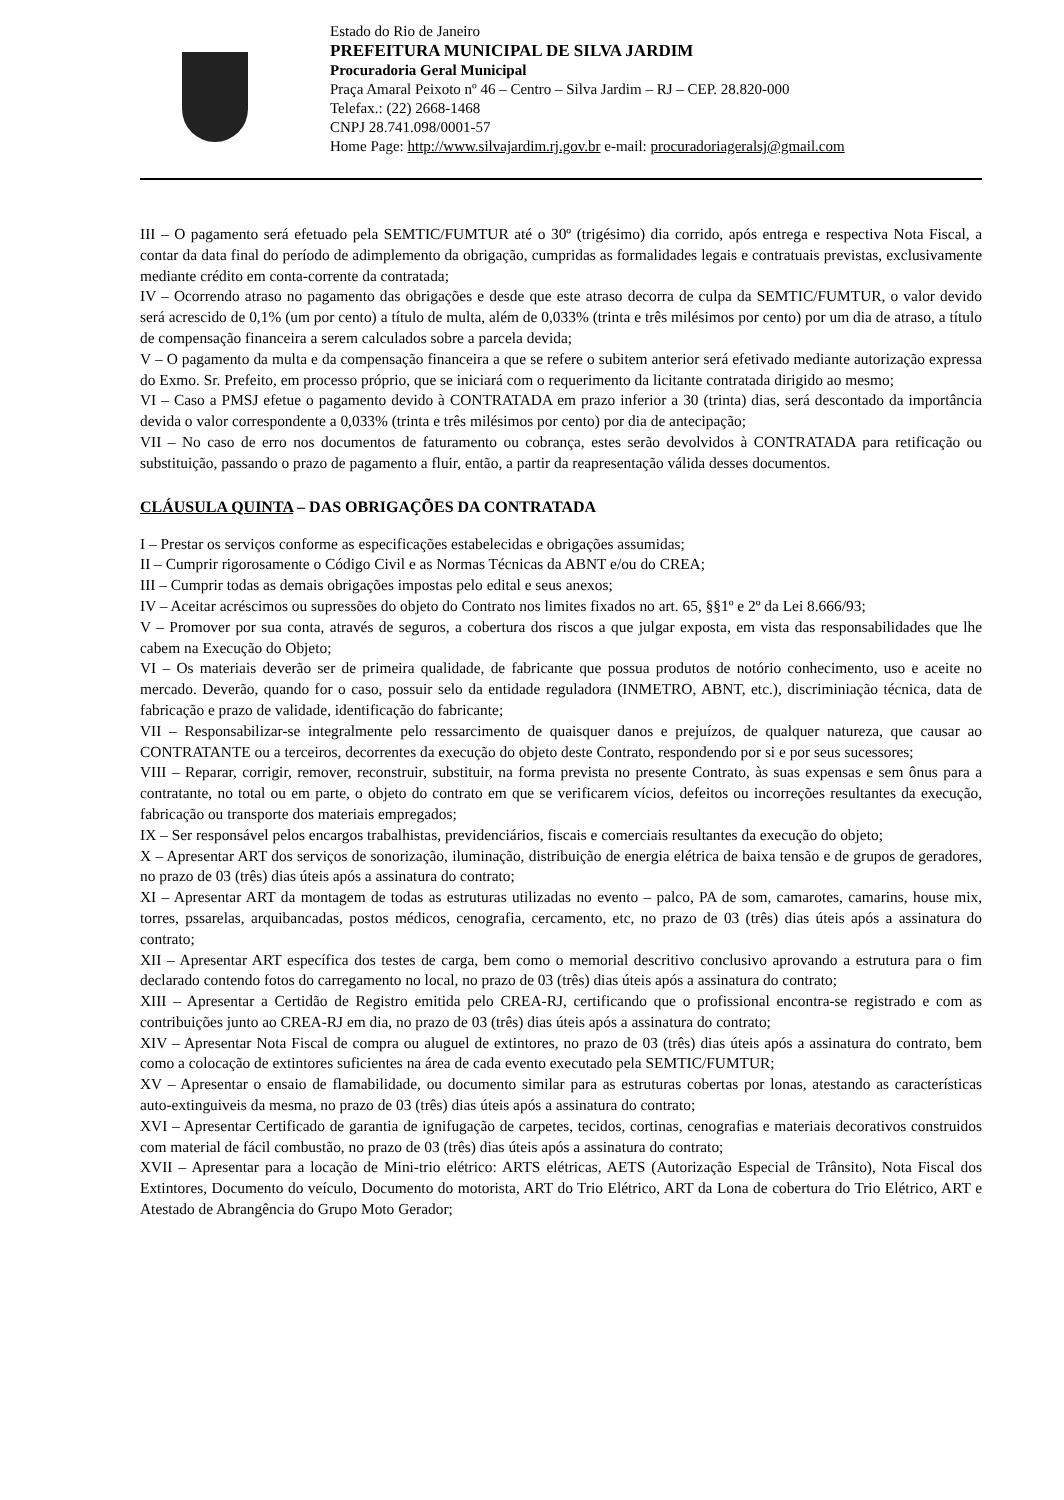Estado do Rio de Janeiro
PREFEITURA MUNICIPAL DE SILVA JARDIM
Procuradoria Geral Municipal
Praça Amaral Peixoto nº 46 – Centro – Silva Jardim – RJ – CEP. 28.820-000
Telefax.: (22) 2668-1468
CNPJ 28.741.098/0001-57
Home Page: http://www.silvajardim.rj.gov.br e-mail: procuradoriageralsj@gmail.com
III – O pagamento será efetuado pela SEMTIC/FUMTUR até o 30º (trigésimo) dia corrido, após entrega e respectiva Nota Fiscal, a contar da data final do período de adimplemento da obrigação, cumpridas as formalidades legais e contratuais previstas, exclusivamente mediante crédito em conta-corrente da contratada;
IV – Ocorrendo atraso no pagamento das obrigações e desde que este atraso decorra de culpa da SEMTIC/FUMTUR, o valor devido será acrescido de 0,1% (um por cento) a título de multa, além de 0,033% (trinta e três milésimos por cento) por um dia de atraso, a título de compensação financeira a serem calculados sobre a parcela devida;
V – O pagamento da multa e da compensação financeira a que se refere o subitem anterior será efetivado mediante autorização expressa do Exmo. Sr. Prefeito, em processo próprio, que se iniciará com o requerimento da licitante contratada dirigido ao mesmo;
VI – Caso a PMSJ efetue o pagamento devido à CONTRATADA em prazo inferior a 30 (trinta) dias, será descontado da importância devida o valor correspondente a 0,033% (trinta e três milésimos por cento) por dia de antecipação;
VII – No caso de erro nos documentos de faturamento ou cobrança, estes serão devolvidos à CONTRATADA para retificação ou substituição, passando o prazo de pagamento a fluir, então, a partir da reapresentação válida desses documentos.
CLÁUSULA QUINTA – DAS OBRIGAÇÕES DA CONTRATADA
I – Prestar os serviços conforme as especificações estabelecidas e obrigações assumidas;
II – Cumprir rigorosamente o Código Civil e as Normas Técnicas da ABNT e/ou do CREA;
III – Cumprir todas as demais obrigações impostas pelo edital e seus anexos;
IV – Aceitar acréscimos ou supressões do objeto do Contrato nos limites fixados no art. 65, §§1º e 2º da Lei 8.666/93;
V – Promover por sua conta, através de seguros, a cobertura dos riscos a que julgar exposta, em vista das responsabilidades que lhe cabem na Execução do Objeto;
VI – Os materiais deverão ser de primeira qualidade, de fabricante que possua produtos de notório conhecimento, uso e aceite no mercado. Deverão, quando for o caso, possuir selo da entidade reguladora (INMETRO, ABNT, etc.), discriminiação técnica, data de fabricação e prazo de validade, identificação do fabricante;
VII – Responsabilizar-se integralmente pelo ressarcimento de quaisquer danos e prejuízos, de qualquer natureza, que causar ao CONTRATANTE ou a terceiros, decorrentes da execução do objeto deste Contrato, respondendo por si e por seus sucessores;
VIII – Reparar, corrigir, remover, reconstruir, substituir, na forma prevista no presente Contrato, às suas expensas e sem ônus para a contratante, no total ou em parte, o objeto do contrato em que se verificarem vícios, defeitos ou incorreções resultantes da execução, fabricação ou transporte dos materiais empregados;
IX – Ser responsável pelos encargos trabalhistas, previdenciários, fiscais e comerciais resultantes da execução do objeto;
X – Apresentar ART dos serviços de sonorização, iluminação, distribuição de energia elétrica de baixa tensão e de grupos de geradores, no prazo de 03 (três) dias úteis após a assinatura do contrato;
XI – Apresentar ART da montagem de todas as estruturas utilizadas no evento – palco, PA de som, camarotes, camarins, house mix, torres, pssarelas, arquibancadas, postos médicos, cenografia, cercamento, etc, no prazo de 03 (três) dias úteis após a assinatura do contrato;
XII – Apresentar ART específica dos testes de carga, bem como o memorial descritivo conclusivo aprovando a estrutura para o fim declarado contendo fotos do carregamento no local, no prazo de 03 (três) dias úteis após a assinatura do contrato;
XIII – Apresentar a Certidão de Registro emitida pelo CREA-RJ, certificando que o profissional encontra-se registrado e com as contribuições junto ao CREA-RJ em dia, no prazo de 03 (três) dias úteis após a assinatura do contrato;
XIV – Apresentar Nota Fiscal de compra ou aluguel de extintores, no prazo de 03 (três) dias úteis após a assinatura do contrato, bem como a colocação de extintores suficientes na área de cada evento executado pela SEMTIC/FUMTUR;
XV – Apresentar o ensaio de flamabilidade, ou documento similar para as estruturas cobertas por lonas, atestando as características auto-extinguiveis da mesma, no prazo de 03 (três) dias úteis após a assinatura do contrato;
XVI – Apresentar Certificado de garantia de ignifugação de carpetes, tecidos, cortinas, cenografias e materiais decorativos construidos com material de fácil combustão, no prazo de 03 (três) dias úteis após a assinatura do contrato;
XVII – Apresentar para a locação de Mini-trio elétrico: ARTS elétricas, AETS (Autorização Especial de Trânsito), Nota Fiscal dos Extintores, Documento do veículo, Documento do motorista, ART do Trio Elétrico, ART da Lona de cobertura do Trio Elétrico, ART e Atestado de Abrangência do Grupo Moto Gerador;